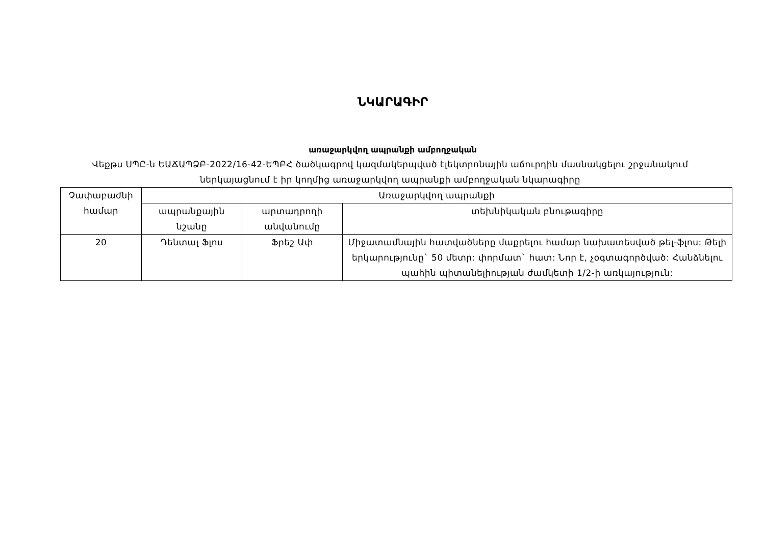ՆԿԱՐԱԳԻՐ
առաջարկվող ապրանքի ամբողջական
Վեքթս ՍՊԸ-ն ԵԱՃԱՊՁԲ-2022/16-42-ԵՊԲՀ ծածկագրով կազմակերպված էլեկտրոնային աճուրդին մասնակցելու շրջանակում ներկայացնում է իր կողմից առաջարկվող ապրանքի ամբողջական նկարագիրը
| Չափաբաժնի համար | Առաջարկվող ապրանքի | | |
| --- | --- | --- | --- |
| | ապրանքային նշանը | արտադրողի անվանումը | տեխնիկական բնութագիրը |
| 20 | Դենտալ Ֆլոս | Ֆրեշ Ափ | Միջատամնային հատվածները մաքրելու համար նախատեսված թել-ֆլոս: Թելի երկարությունը` 50 մետր: փորմատ` հատ: Նոր է, չօգտագործված: Հանձնելու պահին պիտանելիության ժամկետի 1/2-ի առկայություն: |